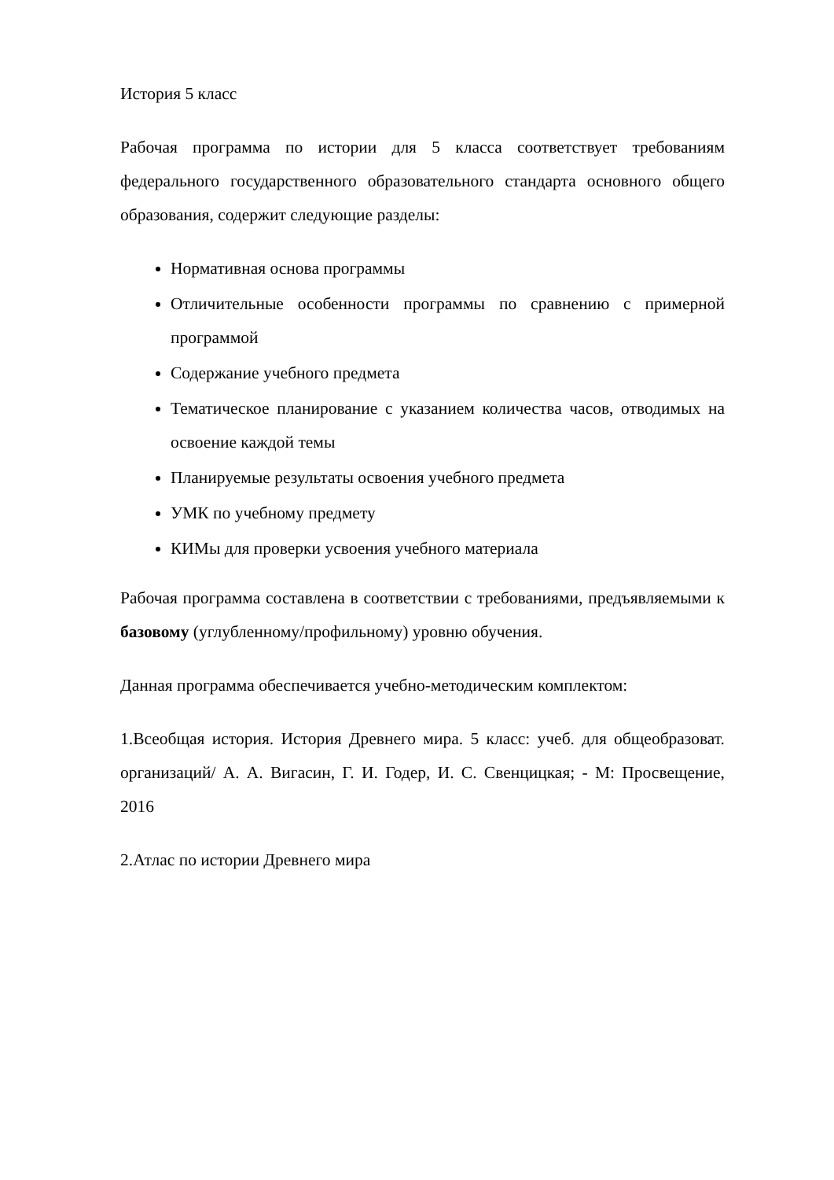История 5 класс
Рабочая программа по истории для 5 класса соответствует требованиям федерального государственного образовательного стандарта основного общего образования, содержит следующие разделы:
Нормативная основа программы
Отличительные особенности программы по сравнению с примерной программой
Содержание учебного предмета
Тематическое планирование с указанием количества часов, отводимых на освоение каждой темы
Планируемые результаты освоения учебного предмета
УМК по учебному предмету
КИМы для проверки усвоения учебного материала
Рабочая программа составлена в соответствии с требованиями, предъявляемыми к базовому (углубленному/профильному) уровню обучения.
Данная программа обеспечивается учебно-методическим комплектом:
1.Всеобщая история. История Древнего мира. 5 класс: учеб. для общеобразоват. организаций/ А. А. Вигасин, Г. И. Годер, И. С. Свенцицкая; - М: Просвещение, 2016
2.Атлас по истории Древнего мира